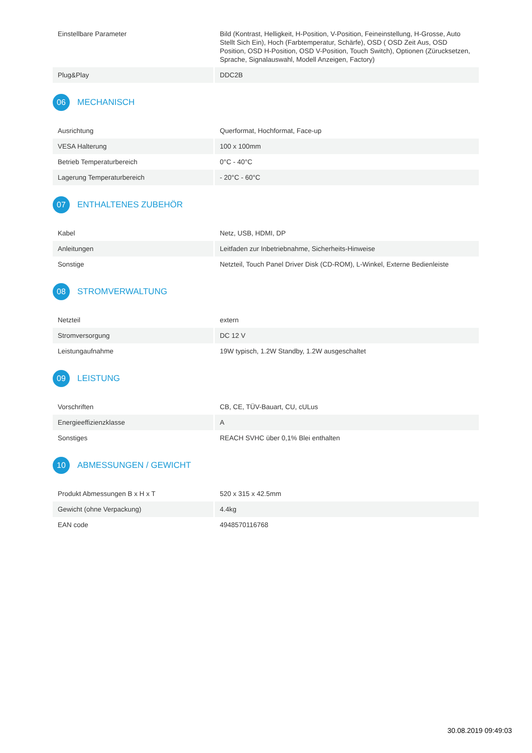| Einstellbare Parameter | Bild (Kontrast, Helligkeit, H-Position, V-Position, Feineinstellung, H-Grosse, Auto Stellt Sich Ein), Hoch (Farbtemperatur, Schärfe), OSD ( OSD Zeit Aus, OSD Position, OSD H-Position, OSD V-Position, Touch Switch), Optionen (Zürucksetzen, Sprache, Signalauswahl, Modell Anzeigen, Factory) |
| Plug&Play | DDC2B |
06 MECHANISCH
| Ausrichtung | Querformat, Hochformat, Face-up |
| VESA Halterung | 100 x 100mm |
| Betrieb Temperaturbereich | 0°C - 40°C |
| Lagerung Temperaturbereich | - 20°C - 60°C |
07 ENTHALTENES ZUBEHÖR
| Kabel | Netz, USB, HDMI, DP |
| Anleitungen | Leitfaden zur Inbetriebnahme, Sicherheits-Hinweise |
| Sonstige | Netzteil, Touch Panel Driver Disk (CD-ROM), L-Winkel, Externe Bedienleiste |
08 STROMVERWALTUNG
| Netzteil | extern |
| Stromversorgung | DC 12 V |
| Leistungaufnahme | 19W typisch, 1.2W Standby, 1.2W ausgeschaltet |
09 LEISTUNG
| Vorschriften | CB, CE, TÜV-Bauart, CU, cULus |
| Energieeffizienzklasse | A |
| Sonstiges | REACH SVHC über 0,1% Blei enthalten |
10 ABMESSUNGEN / GEWICHT
| Produkt Abmessungen B x H x T | 520 x 315 x 42.5mm |
| Gewicht (ohne Verpackung) | 4.4kg |
| EAN code | 4948570116768 |
30.08.2019 09:49:03